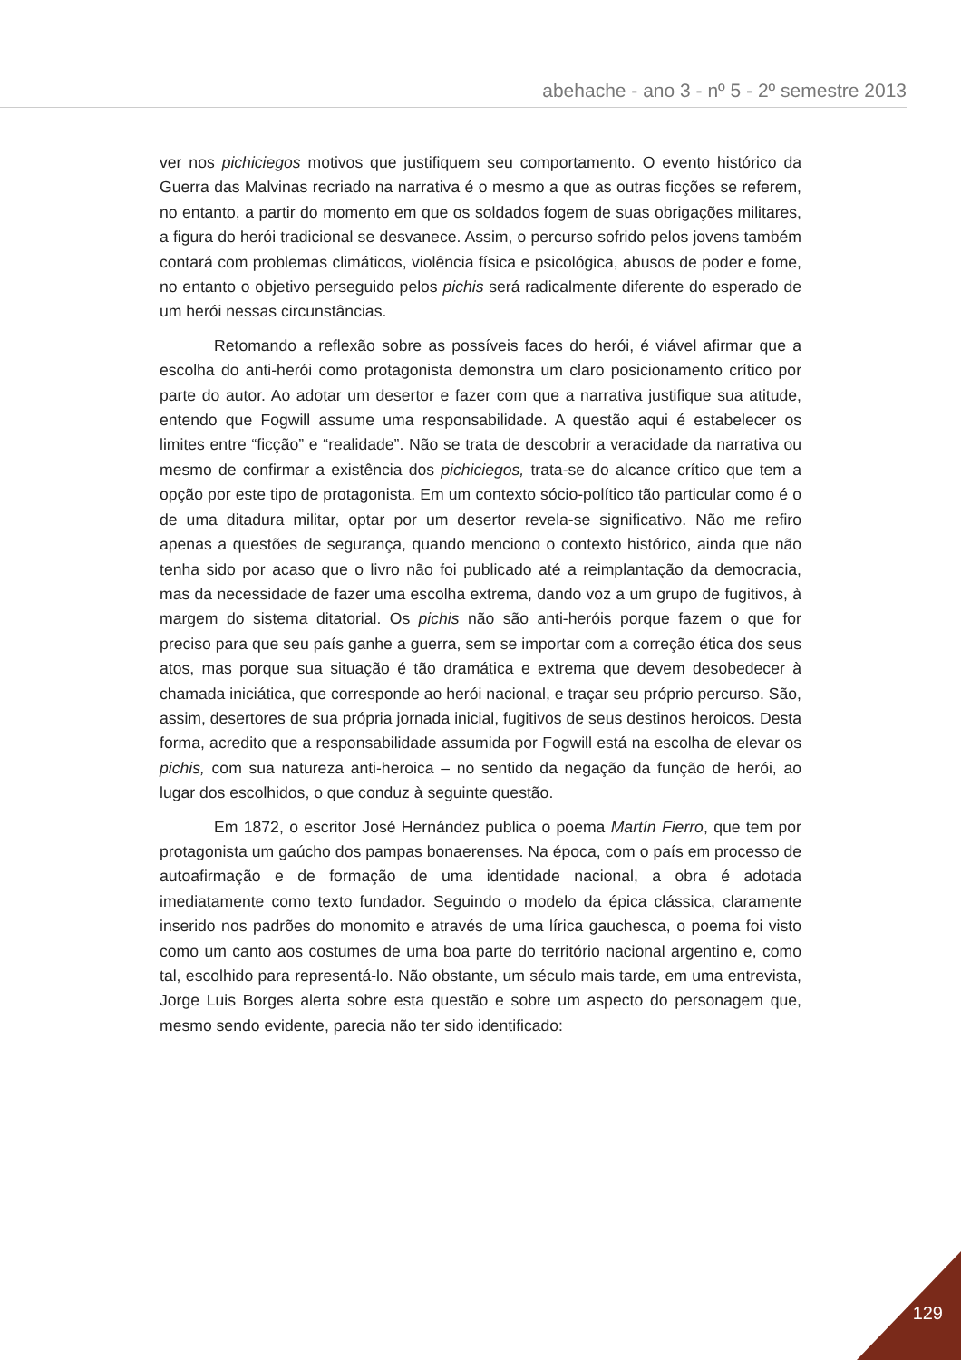abehache - ano 3 - nº 5 - 2º semestre 2013
ver nos pichiciegos motivos que justifiquem seu comportamento. O evento histórico da Guerra das Malvinas recriado na narrativa é o mesmo a que as outras ficções se referem, no entanto, a partir do momento em que os soldados fogem de suas obrigações militares, a figura do herói tradicional se desvanece. Assim, o percurso sofrido pelos jovens também contará com problemas climáticos, violência física e psicológica, abusos de poder e fome, no entanto o objetivo perseguido pelos pichis será radicalmente diferente do esperado de um herói nessas circunstâncias.
Retomando a reflexão sobre as possíveis faces do herói, é viável afirmar que a escolha do anti-herói como protagonista demonstra um claro posicionamento crítico por parte do autor. Ao adotar um desertor e fazer com que a narrativa justifique sua atitude, entendo que Fogwill assume uma responsabilidade. A questão aqui é estabelecer os limites entre “ficção” e “realidade”. Não se trata de descobrir a veracidade da narrativa ou mesmo de confirmar a existência dos pichiciegos, trata-se do alcance crítico que tem a opção por este tipo de protagonista. Em um contexto sócio-político tão particular como é o de uma ditadura militar, optar por um desertor revela-se significativo. Não me refiro apenas a questões de segurança, quando menciono o contexto histórico, ainda que não tenha sido por acaso que o livro não foi publicado até a reimplantação da democracia, mas da necessidade de fazer uma escolha extrema, dando voz a um grupo de fugitivos, à margem do sistema ditatorial. Os pichis não são anti-heróis porque fazem o que for preciso para que seu país ganhe a guerra, sem se importar com a correção ética dos seus atos, mas porque sua situação é tão dramática e extrema que devem desobedecer à chamada iniciática, que corresponde ao herói nacional, e traçar seu próprio percurso. São, assim, desertores de sua própria jornada inicial, fugitivos de seus destinos heroicos. Desta forma, acredito que a responsabilidade assumida por Fogwill está na escolha de elevar os pichis, com sua natureza anti-heroica – no sentido da negação da função de herói, ao lugar dos escolhidos, o que conduz à seguinte questão.
Em 1872, o escritor José Hernández publica o poema Martín Fierro, que tem por protagonista um gaúcho dos pampas bonaerenses. Na época, com o país em processo de autoafirmação e de formação de uma identidade nacional, a obra é adotada imediatamente como texto fundador. Seguindo o modelo da épica clássica, claramente inserido nos padrões do monomito e através de uma lírica gauchesca, o poema foi visto como um canto aos costumes de uma boa parte do território nacional argentino e, como tal, escolhido para representá-lo. Não obstante, um século mais tarde, em uma entrevista, Jorge Luis Borges alerta sobre esta questão e sobre um aspecto do personagem que, mesmo sendo evidente, parecia não ter sido identificado:
129